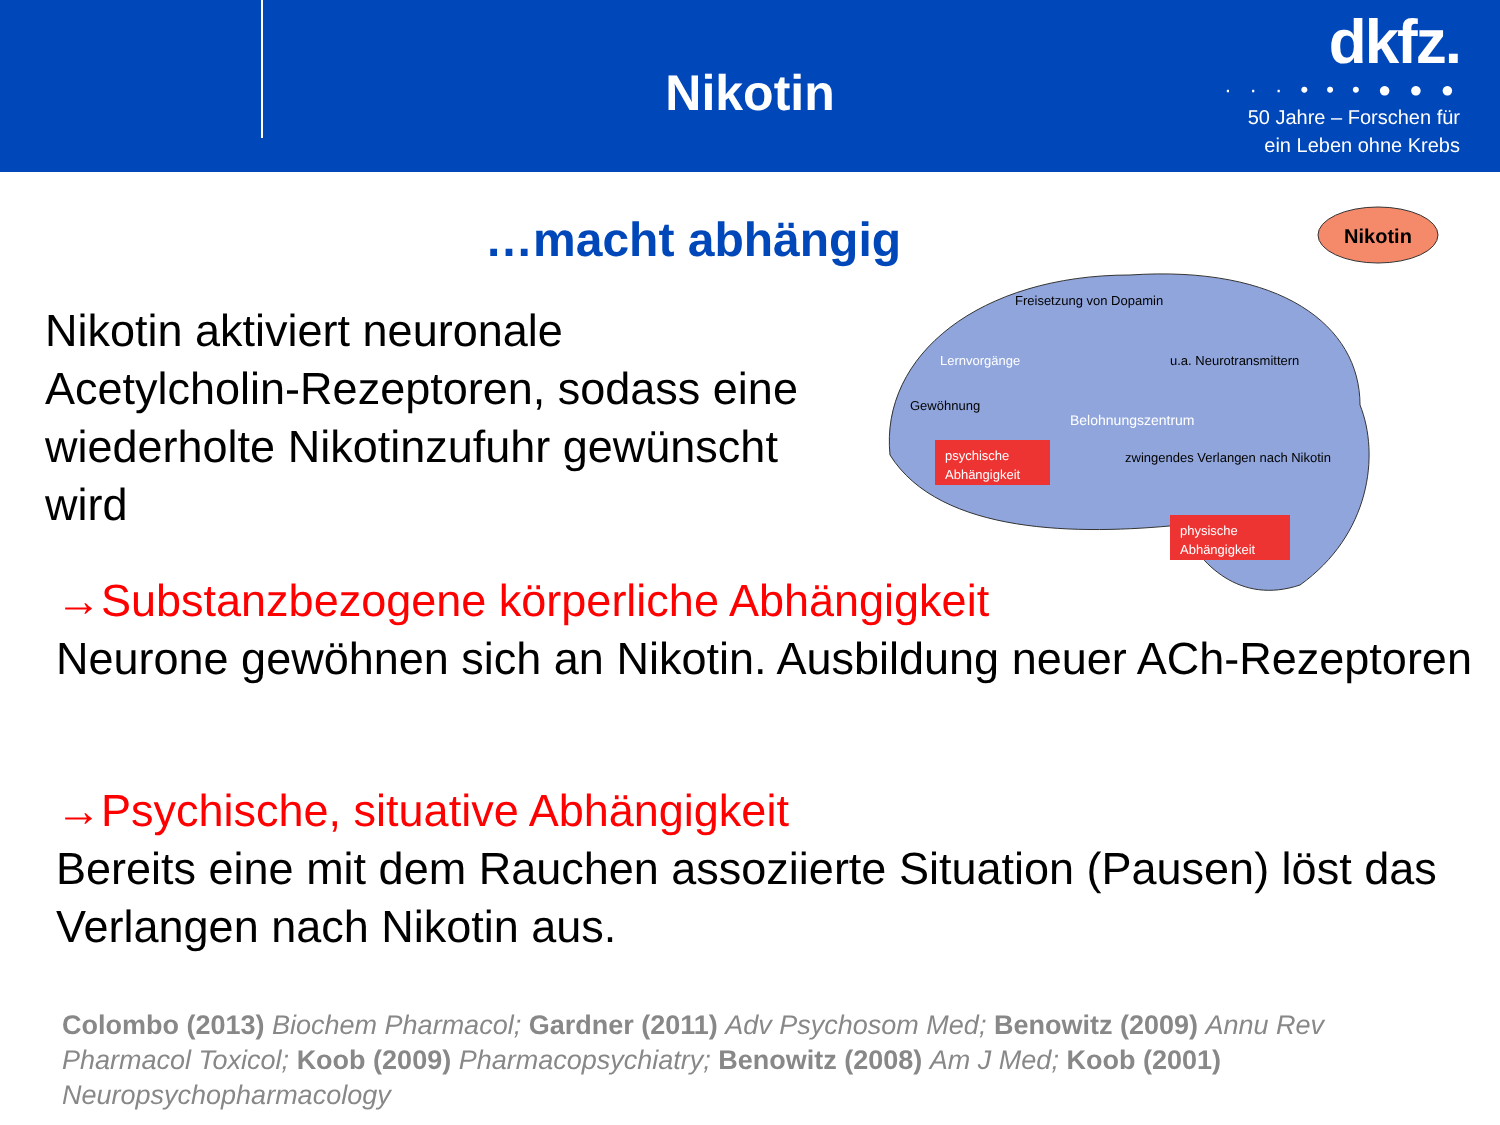Nikotin
dkfz.
· · · • • • ● ● ●
50 Jahre – Forschen für
ein Leben ohne Krebs
…macht abhängig
Nikotin aktiviert neuronale Acetylcholin-Rezeptoren, sodass eine wiederholte Nikotinzufuhr gewünscht wird
Nikotin
Freisetzung von Dopamin
u.a. Neurotransmittern
Lernvorgänge
Gewöhnung
Belohnungszentrum
psychische
Abhängigkeit
zwingendes Verlangen nach Nikotin
physische
Abhängigkeit
→Substanzbezogene körperliche Abhängigkeit
Neurone gewöhnen sich an Nikotin. Ausbildung neuer ACh-Rezeptoren
→Psychische, situative Abhängigkeit
Bereits eine mit dem Rauchen assoziierte Situation (Pausen) löst das Verlangen nach Nikotin aus.
Colombo (2013) Biochem Pharmacol; Gardner (2011) Adv Psychosom Med; Benowitz (2009) Annu Rev Pharmacol Toxicol; Koob (2009) Pharmacopsychiatry; Benowitz (2008) Am J Med; Koob (2001) Neuropsychopharmacology